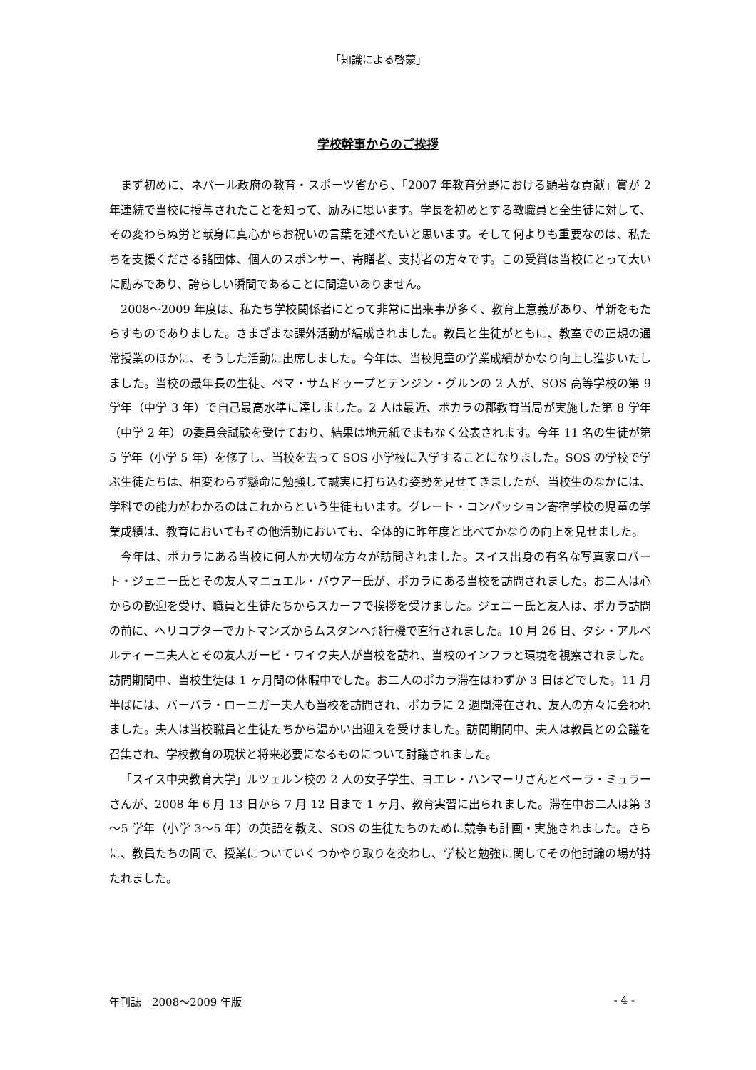「知識による啓蒙」
学校幹事からのご挨拶
まず初めに、ネパール政府の教育・スポーツ省から、「2007 年教育分野における顕著な貢献」賞が 2 年連続で当校に授与されたことを知って、励みに思います。学長を初めとする教職員と全生徒に対して、その変わらぬ労と献身に真心からお祝いの言葉を述べたいと思います。そして何よりも重要なのは、私たちを支援くださる諸団体、個人のスポンサー、寄贈者、支持者の方々です。この受賞は当校にとって大いに励みであり、誇らしい瞬間であることに間違いありません。
2008～2009 年度は、私たち学校関係者にとって非常に出来事が多く、教育上意義があり、革新をもたらすものでありました。さまざまな課外活動が編成されました。教員と生徒がともに、教室での正規の通常授業のほかに、そうした活動に出席しました。今年は、当校児童の学業成績がかなり向上し進歩いたしました。当校の最年長の生徒、ペマ・サムドゥープとテンジン・グルンの 2 人が、SOS 高等学校の第 9 学年（中学 3 年）で自己最高水準に達しました。2 人は最近、ポカラの郡教育当局が実施した第 8 学年（中学 2 年）の委員会試験を受けており、結果は地元紙でまもなく公表されます。今年 11 名の生徒が第 5 学年（小学 5 年）を修了し、当校を去って SOS 小学校に入学することになりました。SOS の学校で学ぶ生徒たちは、相変わらず懸命に勉強して誠実に打ち込む姿勢を見せてきましたが、当校生のなかには、学科での能力がわかるのはこれからという生徒もいます。グレート・コンパッション寄宿学校の児童の学業成績は、教育においてもその他活動においても、全体的に昨年度と比べてかなりの向上を見せました。
今年は、ポカラにある当校に何人か大切な方々が訪問されました。スイス出身の有名な写真家ロバート・ジェニー氏とその友人マニュエル・バウアー氏が、ポカラにある当校を訪問されました。お二人は心からの歓迎を受け、職員と生徒たちからスカーフで挨拶を受けました。ジェニー氏と友人は、ポカラ訪問の前に、ヘリコプターでカトマンズからムスタンへ飛行機で直行されました。10 月 26 日、タシ・アルベルティーニ夫人とその友人ガービ・ワイク夫人が当校を訪れ、当校のインフラと環境を視察されました。訪問期間中、当校生徒は 1 ヶ月間の休暇中でした。お二人のポカラ滞在はわずか 3 日ほどでした。11 月半ばには、バーバラ・ローニガー夫人も当校を訪問され、ポカラに 2 週間滞在され、友人の方々に会われました。夫人は当校職員と生徒たちから温かい出迎えを受けました。訪問期間中、夫人は教員との会議を召集され、学校教育の現状と将来必要になるものについて討議されました。
「スイス中央教育大学」ルツェルン校の 2 人の女子学生、ヨエレ・ハンマーリさんとベーラ・ミュラーさんが、2008 年 6 月 13 日から 7 月 12 日まで 1 ヶ月、教育実習に出られました。滞在中お二人は第 3～5 学年（小学 3～5 年）の英語を教え、SOS の生徒たちのために競争も計画・実施されました。さらに、教員たちの間で、授業についていくつかやり取りを交わし、学校と勉強に関してその他討論の場が持たれました。
年刊誌　2008～2009 年版 - 4 -